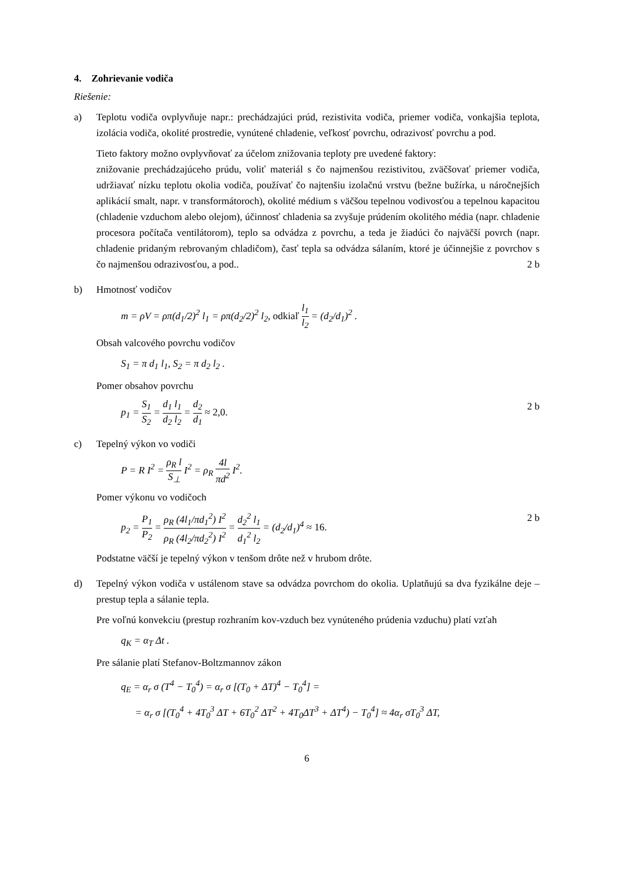4. Zohrievanie vodiča
Riešenie:
a) Teplotu vodiča ovplyvňuje napr.: prechádzajúci prúd, rezistivita vodiča, priemer vodiča, vonkajšia teplota, izolácia vodiča, okolité prostredie, vynútené chladenie, veľkosť povrchu, odrazivosť povrchu a pod.
Tieto faktory možno ovplyvňovať za účelom znižovania teploty pre uvedené faktory:
znižovanie prechádzajúceho prúdu, voliť materiál s čo najmenšou rezistivitou, zväčšovať priemer vodiča, udržiavať nízku teplotu okolia vodiča, používať čo najtenšiu izolačnú vrstvu (bežne bužírka, u náročnejších aplikácií smalt, napr. v transformátoroch), okolité médium s väčšou tepelnou vodivosťou a tepelnou kapacitou (chladenie vzduchom alebo olejom), účinnosť chladenia sa zvyšuje prúdením okolitého média (napr. chladenie procesora počítača ventilátorom), teplo sa odvádza z povrchu, a teda je žiadúci čo najväčší povrch (napr. chladenie pridaným rebrovaným chladičom), časť tepla sa odvádza sálaním, ktoré je účinnejšie z povrchov s čo najmenšou odrazivosťou, a pod.. 2 b
b) Hmotnosť vodičov
m = ρV = ρπ(d<sub>1</sub>/2)<sup>2</sup> l<sub>1</sub> = ρπ(d<sub>2</sub>/2)<sup>2</sup> l<sub>2</sub>, odkiaľ l<sub>1</sub> l<sub>2</sub> = (d<sub>2</sub>/d<sub>1</sub>)<sup>2</sup> .
Obsah valcového povrchu vodičov
S<sub>1</sub> = π d<sub>1</sub> l<sub>1</sub>, S<sub>2</sub> = π d<sub>2</sub> l<sub>2</sub> .
Pomer obsahov povrchu
p<sub>1</sub> = S<sub>1</sub> S<sub>2</sub> = d<sub>1</sub> l<sub>1</sub> d<sub>2</sub> l<sub>2</sub> = d<sub>2</sub> d<sub>1</sub> ≈ 2,0.
2 b
c) Tepelný výkon vo vodiči
P = R I<sup>2</sup> = ρ<sub>R</sub> l S<sub>⊥</sub> I<sup>2</sup> = ρ<sub>R</sub> 4l πd<sup>2</sup> I<sup>2</sup>.
Pomer výkonu vo vodičoch
p<sub>2</sub> = P<sub>1</sub> P<sub>2</sub> = ρ<sub>R</sub> (4l<sub>1</sub>/πd<sub>1</sub><sup>2</sup>) I<sup>2</sup> ρ<sub>R</sub> (4l<sub>2</sub>/πd<sub>2</sub><sup>2</sup>) I<sup>2</sup> = d<sub>2</sub><sup>2</sup> l<sub>1</sub> d<sub>1</sub><sup>2</sup> l<sub>2</sub> = (d<sub>2</sub>/d<sub>1</sub>)<sup>4</sup> ≈ 16.
2 b
Podstatne väčší je tepelný výkon v tenšom drôte než v hrubom drôte.
d) Tepelný výkon vodiča v ustálenom stave sa odvádza povrchom do okolia. Uplatňujú sa dva fyzikálne deje – prestup tepla a sálanie tepla.
Pre voľnú konvekciu (prestup rozhraním kov-vzduch bez vynúteného prúdenia vzduchu) platí vzťah
q<sub>K</sub> = α<sub>T</sub> Δt .
Pre sálanie platí Stefanov-Boltzmannov zákon
q<sub>E</sub> = α<sub>r</sub> σ (T<sup>4</sup> − T<sub>0</sub><sup>4</sup>) = α<sub>r</sub> σ [(T<sub>0</sub> + ΔT)<sup>4</sup> − T<sub>0</sub><sup>4</sup>] =
= α<sub>r</sub> σ [(T<sub>0</sub><sup>4</sup> + 4T<sub>0</sub><sup>3</sup> ΔT + 6T<sub>0</sub><sup>2</sup> ΔT<sup>2</sup> + 4T<sub>0</sub>ΔT<sup>3</sup> + ΔT<sup>4</sup>) − T<sub>0</sub><sup>4</sup>] ≈ 4α<sub>r</sub> σT<sub>0</sub><sup>3</sup> ΔT,
6